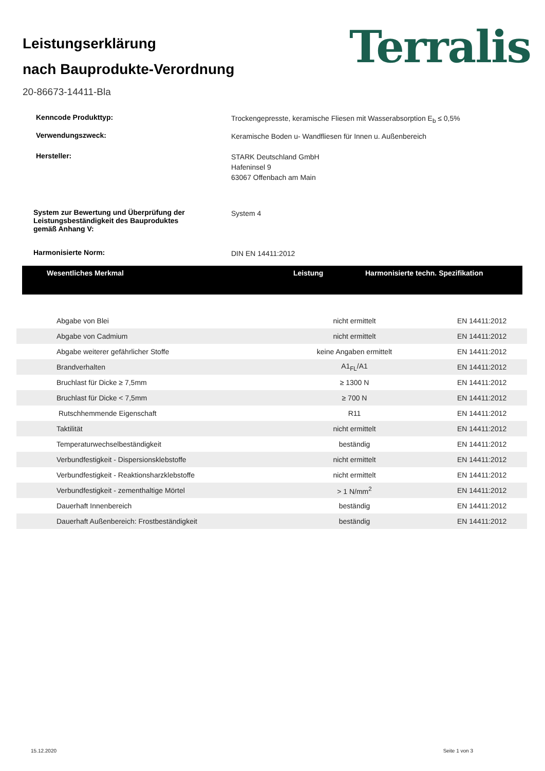Leistungserklärung
nach Bauprodukte-Verordnung
Terralis
20-86673-14411-Bla
Kenncode Produkttyp:
Trockengepresste, keramische Fliesen mit Wasserabsorption E<sub>b</sub> ≤ 0,5%
Verwendungszweck:
Keramische Boden u- Wandfliesen für Innen u. Außenbereich
Hersteller:
STARK Deutschland GmbH
Hafeninsel 9
63067 Offenbach am Main
System zur Bewertung und Überprüfung der
Leistungsbeständigkeit des Bauproduktes
gemäß Anhang V:
System 4
Harmonisierte Norm:
DIN EN 14411:2012
| Wesentliches Merkmal | Leistung | Harmonisierte techn. Spezifikation |
| --- | --- | --- |
| Abgabe von Blei | nicht ermittelt | EN 14411:2012 |
| Abgabe von Cadmium | nicht ermittelt | EN 14411:2012 |
| Abgabe weiterer gefährlicher Stoffe | keine Angaben ermittelt | EN 14411:2012 |
| Brandverhalten | A1<sub>FL</sub>/A1 | EN 14411:2012 |
| Bruchlast für Dicke ≥ 7,5mm | ≥ 1300 N | EN 14411:2012 |
| Bruchlast für Dicke < 7,5mm | ≥ 700 N | EN 14411:2012 |
| Rutschhemmende Eigenschaft | R11 | EN 14411:2012 |
| Taktilität | nicht ermittelt | EN 14411:2012 |
| Temperaturwechselbeständigkeit | beständig | EN 14411:2012 |
| Verbundfestigkeit - Dispersionsklebstoffe | nicht ermittelt | EN 14411:2012 |
| Verbundfestigkeit - Reaktionsharzklebstoffe | nicht ermittelt | EN 14411:2012 |
| Verbundfestigkeit - zementhaltige Mörtel | > 1 N/mm<sup>2</sup> | EN 14411:2012 |
| Dauerhaft Innenbereich | beständig | EN 14411:2012 |
| Dauerhaft Außenbereich: Frostbeständigkeit | beständig | EN 14411:2012 |
15.12.2020 Seite 1 von 3